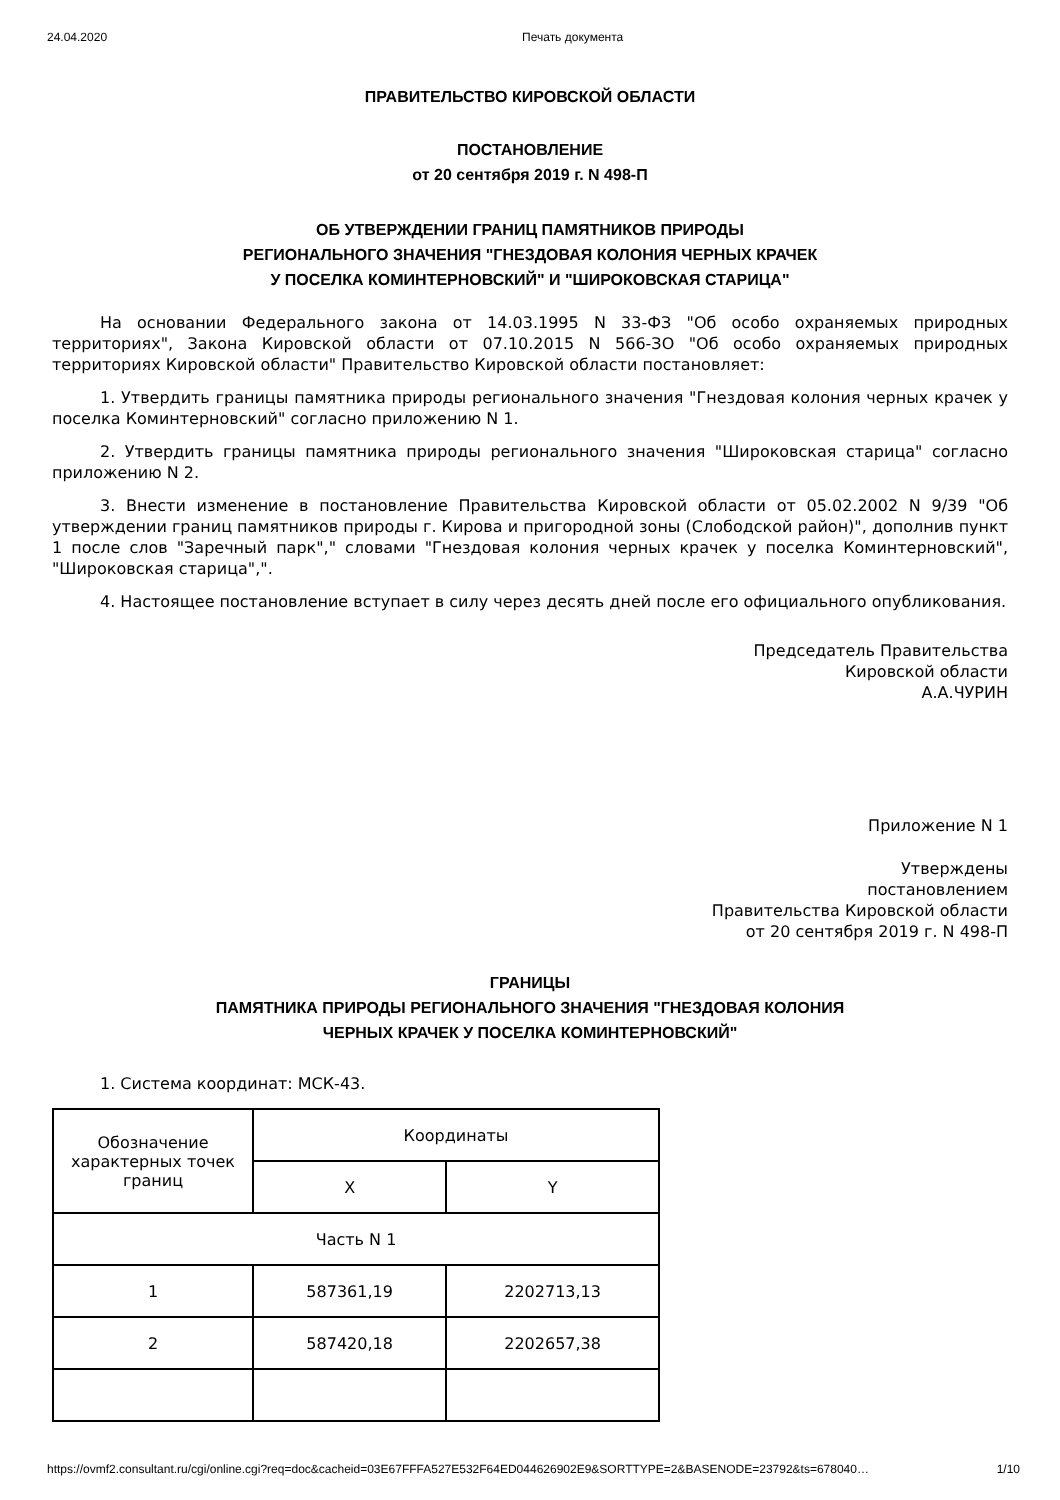24.04.2020 Печать документа
ПРАВИТЕЛЬСТВО КИРОВСКОЙ ОБЛАСТИ
ПОСТАНОВЛЕНИЕ
от 20 сентября 2019 г. N 498-П
ОБ УТВЕРЖДЕНИИ ГРАНИЦ ПАМЯТНИКОВ ПРИРОДЫ
РЕГИОНАЛЬНОГО ЗНАЧЕНИЯ "ГНЕЗДОВАЯ КОЛОНИЯ ЧЕРНЫХ КРАЧЕК
У ПОСЕЛКА КОМИНТЕРНОВСКИЙ" И "ШИРОКОВСКАЯ СТАРИЦА"
На основании Федерального закона от 14.03.1995 N 33-ФЗ "Об особо охраняемых природных территориях", Закона Кировской области от 07.10.2015 N 566-ЗО "Об особо охраняемых природных территориях Кировской области" Правительство Кировской области постановляет:
1. Утвердить границы памятника природы регионального значения "Гнездовая колония черных крачек у поселка Коминтерновский" согласно приложению N 1.
2. Утвердить границы памятника природы регионального значения "Широковская старица" согласно приложению N 2.
3. Внести изменение в постановление Правительства Кировской области от 05.02.2002 N 9/39 "Об утверждении границ памятников природы г. Кирова и пригородной зоны (Слободской район)", дополнив пункт 1 после слов "Заречный парк"," словами "Гнездовая колония черных крачек у поселка Коминтерновский", "Широковская старица",".
4. Настоящее постановление вступает в силу через десять дней после его официального опубликования.
Председатель Правительства
Кировской области
А.А.ЧУРИН
Приложение N 1
Утверждены
постановлением
Правительства Кировской области
от 20 сентября 2019 г. N 498-П
ГРАНИЦЫ
ПАМЯТНИКА ПРИРОДЫ РЕГИОНАЛЬНОГО ЗНАЧЕНИЯ "ГНЕЗДОВАЯ КОЛОНИЯ
ЧЕРНЫХ КРАЧЕК У ПОСЕЛКА КОМИНТЕРНОВСКИЙ"
1. Система координат: МСК-43.
| Обозначение характерных точек границ | Координаты | |
| | X | Y |
| Часть N 1 | | |
| 1 | 587361,19 | 2202713,13 |
| 2 | 587420,18 | 2202657,38 |
https://ovmf2.consultant.ru/cgi/online.cgi?req=doc&cacheid=03E67FFFA527E532F64ED044626902E9&SORTTYPE=2&BASENODE=23792&ts=678040… 1/10